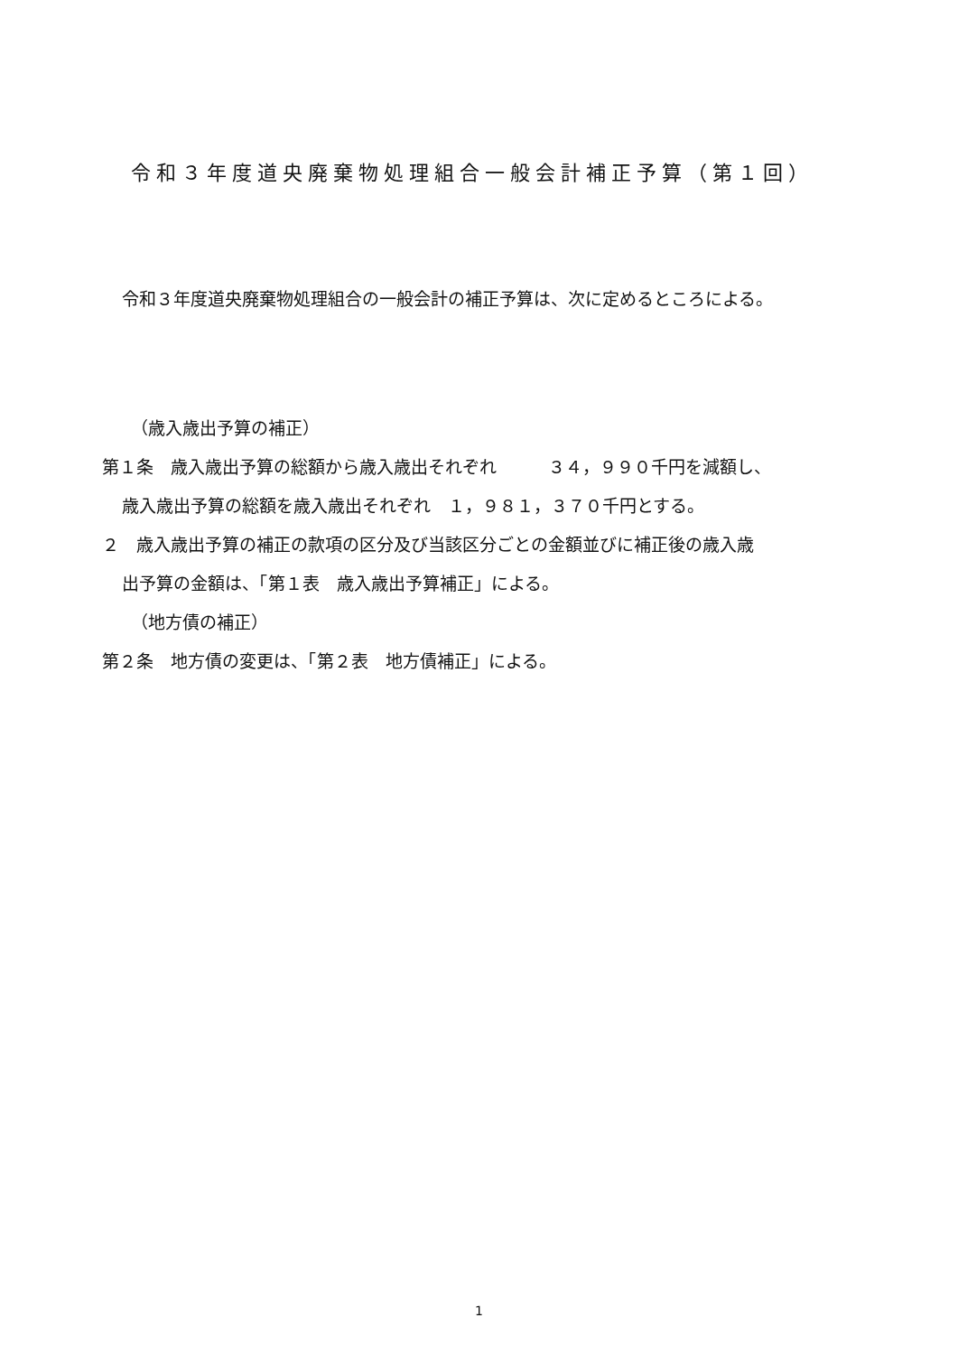令和３年度道央廃棄物処理組合一般会計補正予算（第１回）
令和３年度道央廃棄物処理組合の一般会計の補正予算は、次に定めるところによる。
（歳入歳出予算の補正）
第１条　歳入歳出予算の総額から歳入歳出それぞれ　　　３４，９９０千円を減額し、
歳入歳出予算の総額を歳入歳出それぞれ　１，９８１，３７０千円とする。
２　歳入歳出予算の補正の款項の区分及び当該区分ごとの金額並びに補正後の歳入歳
出予算の金額は、「第１表　歳入歳出予算補正」による。
（地方債の補正）
第２条　地方債の変更は、「第２表　地方債補正」による。
1